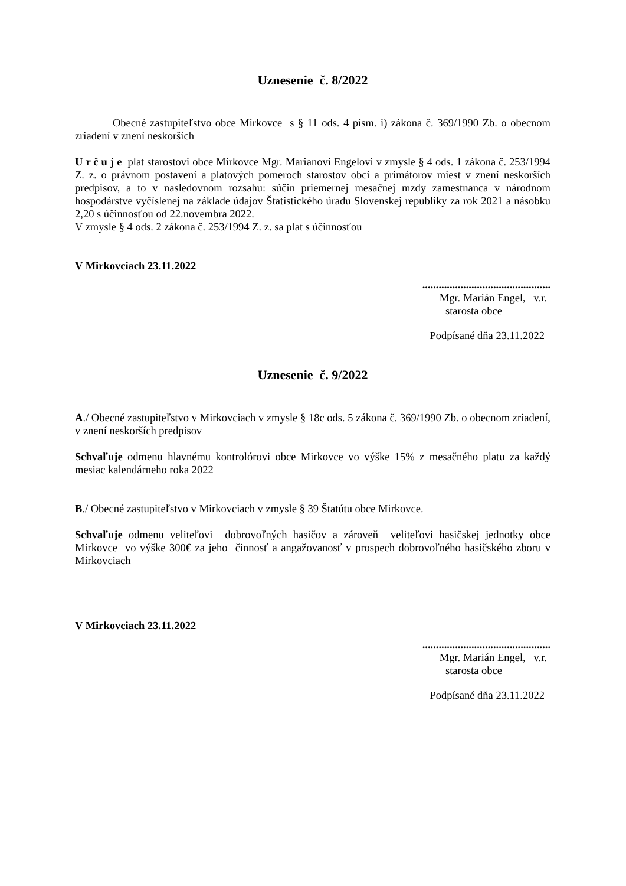Uznesenie č. 8/2022
Obecné zastupiteľstvo obce Mirkovce s § 11 ods. 4 písm. i) zákona č. 369/1990 Zb. o obecnom zriadení v znení neskorších
U r č u j e plat starostovi obce Mirkovce Mgr. Marianovi Engelovi v zmysle § 4 ods. 1 zákona č. 253/1994 Z. z. o právnom postavení a platových pomeroch starostov obcí a primátorov miest v znení neskorších predpisov, a to v nasledovnom rozsahu: súčin priemernej mesačnej mzdy zamestnanca v národnom hospodárstve vyčíslenej na základe údajov Štatistického úradu Slovenskej republiky za rok 2021 a násobku 2,20 s účinnosťou od 22.novembra 2022.
V zmysle § 4 ods. 2 zákona č. 253/1994 Z. z. sa plat s účinnosťou
V Mirkovciach 23.11.2022
...............................................
Mgr. Marián Engel, v.r.
starosta obce
Podpísané dňa 23.11.2022
Uznesenie č. 9/2022
A./ Obecné zastupiteľstvo v Mirkovciach v zmysle § 18c ods. 5 zákona č. 369/1990 Zb. o obecnom zriadení, v znení neskorších predpisov
Schvaľuje odmenu hlavnému kontrolórovi obce Mirkovce vo výške 15% z mesačného platu za každý mesiac kalendárneho roka 2022
B./ Obecné zastupiteľstvo v Mirkovciach v zmysle § 39 Štatútu obce Mirkovce.
Schvaľuje odmenu veliteľovi dobrovoľných hasičov a zároveň veliteľovi hasičskej jednotky obce Mirkovce vo výške 300€ za jeho činnosť a angažovanosť v prospech dobrovoľného hasičského zboru v Mirkovciach
V Mirkovciach 23.11.2022
...............................................
Mgr. Marián Engel, v.r.
starosta obce
Podpísané dňa 23.11.2022